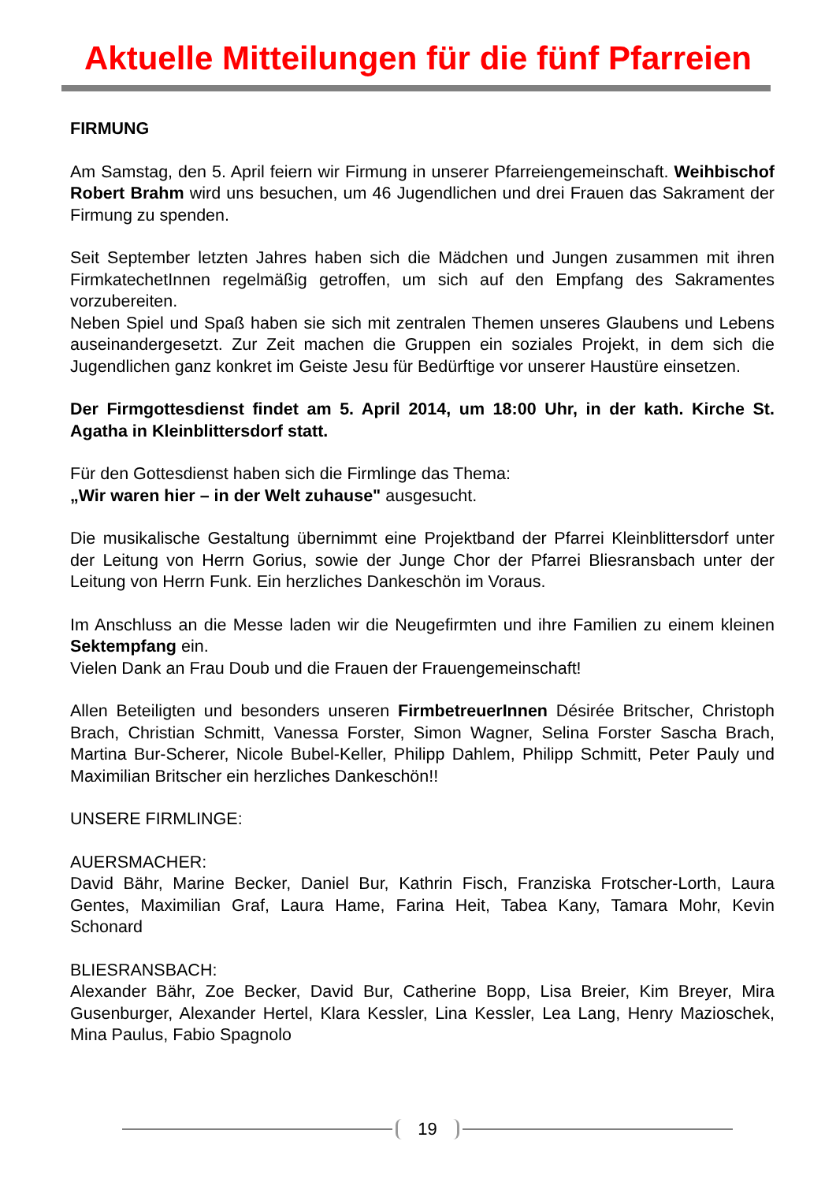Aktuelle Mitteilungen für die fünf Pfarreien
FIRMUNG
Am Samstag, den 5. April feiern wir Firmung in unserer Pfarreiengemeinschaft. Weihbischof Robert Brahm wird uns besuchen, um 46 Jugendlichen und drei Frauen das Sakrament der Firmung zu spenden.
Seit September letzten Jahres haben sich die Mädchen und Jungen zusammen mit ihren FirmkatechetInnen regelmäßig getroffen, um sich auf den Empfang des Sakramentes vorzubereiten.
Neben Spiel und Spaß haben sie sich mit zentralen Themen unseres Glaubens und Lebens auseinandergesetzt. Zur Zeit machen die Gruppen ein soziales Projekt, in dem sich die Jugendlichen ganz konkret im Geiste Jesu für Bedürftige vor unserer Haustüre einsetzen.
Der Firmgottesdienst findet am 5. April 2014, um 18:00 Uhr, in der kath. Kirche St. Agatha in Kleinblittersdorf statt.
Für den Gottesdienst haben sich die Firmlinge das Thema:
„Wir waren hier – in der Welt zuhause" ausgesucht.
Die musikalische Gestaltung übernimmt eine Projektband der Pfarrei Kleinblittersdorf unter der Leitung von Herrn Gorius, sowie der Junge Chor der Pfarrei Bliesransbach unter der Leitung von Herrn Funk. Ein herzliches Dankeschön im Voraus.
Im Anschluss an die Messe laden wir die Neugefirmten und ihre Familien zu einem kleinen Sektempfang ein.
Vielen Dank an Frau Doub und die Frauen der Frauengemeinschaft!
Allen Beteiligten und besonders unseren FirmbetreuerInnen Désirée Britscher, Christoph Brach, Christian Schmitt, Vanessa Forster, Simon Wagner, Selina Forster Sascha Brach, Martina Bur-Scherer, Nicole Bubel-Keller, Philipp Dahlem, Philipp Schmitt, Peter Pauly und Maximilian Britscher ein herzliches Dankeschön!!
UNSERE FIRMLINGE:
AUERSMACHER:
David Bähr, Marine Becker, Daniel Bur, Kathrin Fisch, Franziska Frotscher-Lorth, Laura Gentes, Maximilian Graf, Laura Hame, Farina Heit, Tabea Kany, Tamara Mohr, Kevin Schonard
BLIESRANSBACH:
Alexander Bähr, Zoe Becker, David Bur, Catherine Bopp, Lisa Breier, Kim Breyer, Mira Gusenburger, Alexander Hertel, Klara Kessler, Lina Kessler, Lea Lang, Henry Mazioschek, Mina Paulus, Fabio Spagnolo
19